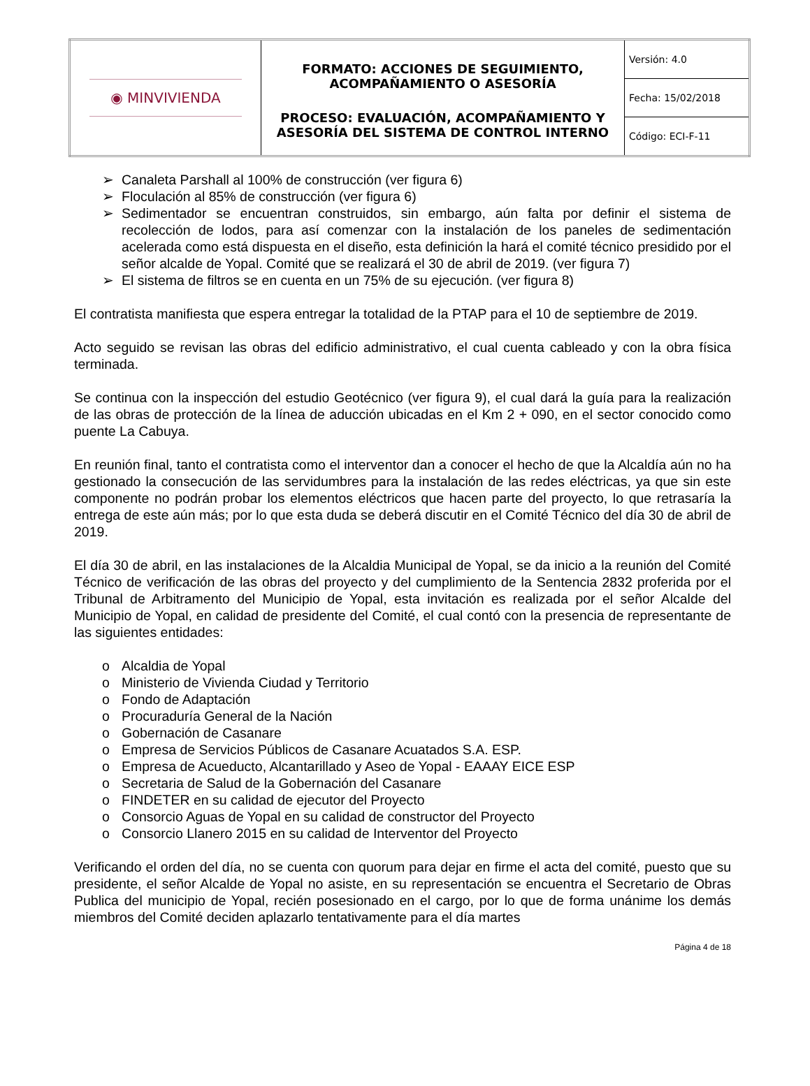| ◉ MINVIVIENDA | FORMATO: ACCIONES DE SEGUIMIENTO, ACOMPAÑAMIENTO O ASESORÍA PROCESO: EVALUACIÓN, ACOMPAÑAMIENTO Y ASESORÍA DEL SISTEMA DE CONTROL INTERNO | Versión: 4.0 |
| | | Fecha: 15/02/2018 |
| | | Código: ECI-F-11 |
➢ Canaleta Parshall al 100% de construcción (ver figura 6)
➢ Floculación al 85% de construcción (ver figura 6)
➢ Sedimentador se encuentran construidos, sin embargo, aún falta por definir el sistema de recolección de lodos, para así comenzar con la instalación de los paneles de sedimentación acelerada como está dispuesta en el diseño, esta definición la hará el comité técnico presidido por el señor alcalde de Yopal. Comité que se realizará el 30 de abril de 2019. (ver figura 7)
➢ El sistema de filtros se en cuenta en un 75% de su ejecución. (ver figura 8)
El contratista manifiesta que espera entregar la totalidad de la PTAP para el 10 de septiembre de 2019.
Acto seguido se revisan las obras del edificio administrativo, el cual cuenta cableado y con la obra física terminada.
Se continua con la inspección del estudio Geotécnico (ver figura 9), el cual dará la guía para la realización de las obras de protección de la línea de aducción ubicadas en el Km 2 + 090, en el sector conocido como puente La Cabuya.
En reunión final, tanto el contratista como el interventor dan a conocer el hecho de que la Alcaldía aún no ha gestionado la consecución de las servidumbres para la instalación de las redes eléctricas, ya que sin este componente no podrán probar los elementos eléctricos que hacen parte del proyecto, lo que retrasaría la entrega de este aún más; por lo que esta duda se deberá discutir en el Comité Técnico del día 30 de abril de 2019.
El día 30 de abril, en las instalaciones de la Alcaldia Municipal de Yopal, se da inicio a la reunión del Comité Técnico de verificación de las obras del proyecto y del cumplimiento de la Sentencia 2832 proferida por el Tribunal de Arbitramento del Municipio de Yopal, esta invitación es realizada por el señor Alcalde del Municipio de Yopal, en calidad de presidente del Comité, el cual contó con la presencia de representante de las siguientes entidades:
o Alcaldia de Yopal
o Ministerio de Vivienda Ciudad y Territorio
o Fondo de Adaptación
o Procuraduría General de la Nación
o Gobernación de Casanare
o Empresa de Servicios Públicos de Casanare Acuatados S.A. ESP.
o Empresa de Acueducto, Alcantarillado y Aseo de Yopal - EAAAY EICE ESP
o Secretaria de Salud de la Gobernación del Casanare
o FINDETER en su calidad de ejecutor del Proyecto
o Consorcio Aguas de Yopal en su calidad de constructor del Proyecto
o Consorcio Llanero 2015 en su calidad de Interventor del Proyecto
Verificando el orden del día, no se cuenta con quorum para dejar en firme el acta del comité, puesto que su presidente, el señor Alcalde de Yopal no asiste, en su representación se encuentra el Secretario de Obras Publica del municipio de Yopal, recién posesionado en el cargo, por lo que de forma unánime los demás miembros del Comité deciden aplazarlo tentativamente para el día martes
Página 4 de 18